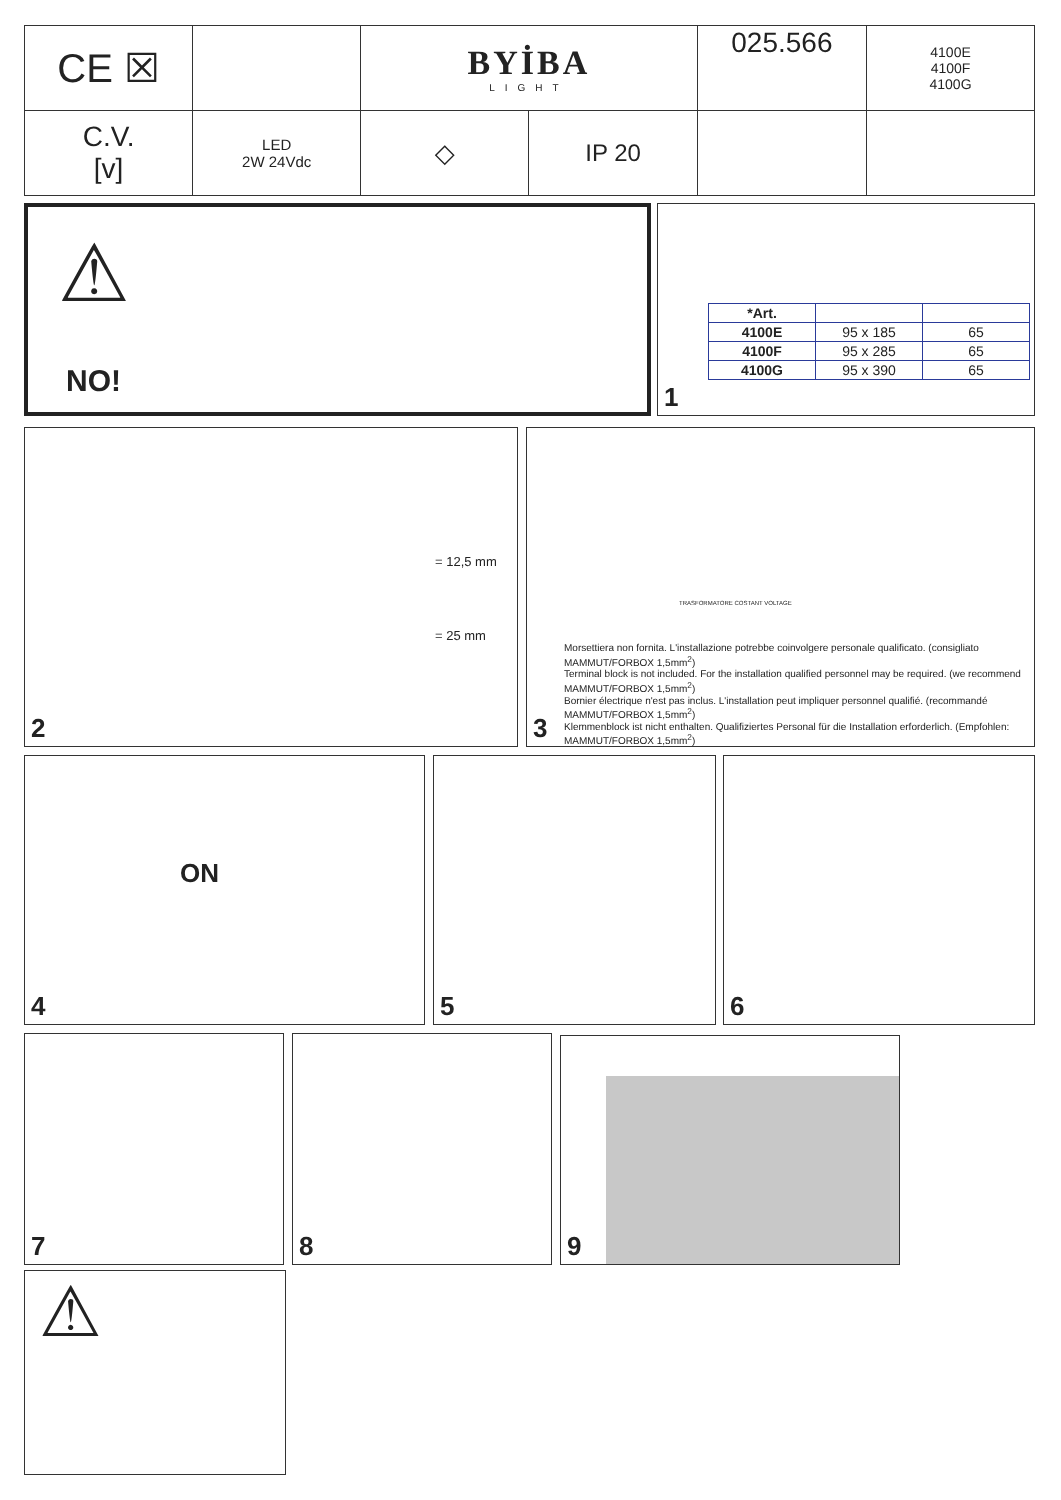| CE ☒ | | BYİBA LIGHT | | 025.566 | 4100E 4100F 4100G |
| C.V. [v] | LED 2W 24Vdc | ◇ | IP 20 | | |
NO!
⚠
1
| *Art. | | |
| 4100E | 95 x 185 | 65 |
| 4100F | 95 x 285 | 65 |
| 4100G | 95 x 390 | 65 |
2
= 12,5 mm
= 25 mm
3
TRASFORMATORE COSTANT VOLTAGE
Morsettiera non fornita. L'installazione potrebbe coinvolgere personale qualificato. (consigliato MAMMUT/FORBOX 1,5mm<sup>2</sup>)
Terminal block is not included. For the installation qualified personnel may be required. (we recommend MAMMUT/FORBOX 1,5mm<sup>2</sup>)
Bornier électrique n'est pas inclus. L'installation peut impliquer personnel qualifié. (recommandé MAMMUT/FORBOX 1,5mm<sup>2</sup>)
Klemmenblock ist nicht enthalten. Qualifiziertes Personal für die Installation erforderlich. (Empfohlen: MAMMUT/FORBOX 1,5mm<sup>2</sup>)
4
ON
5 6
7 8 9
⚠